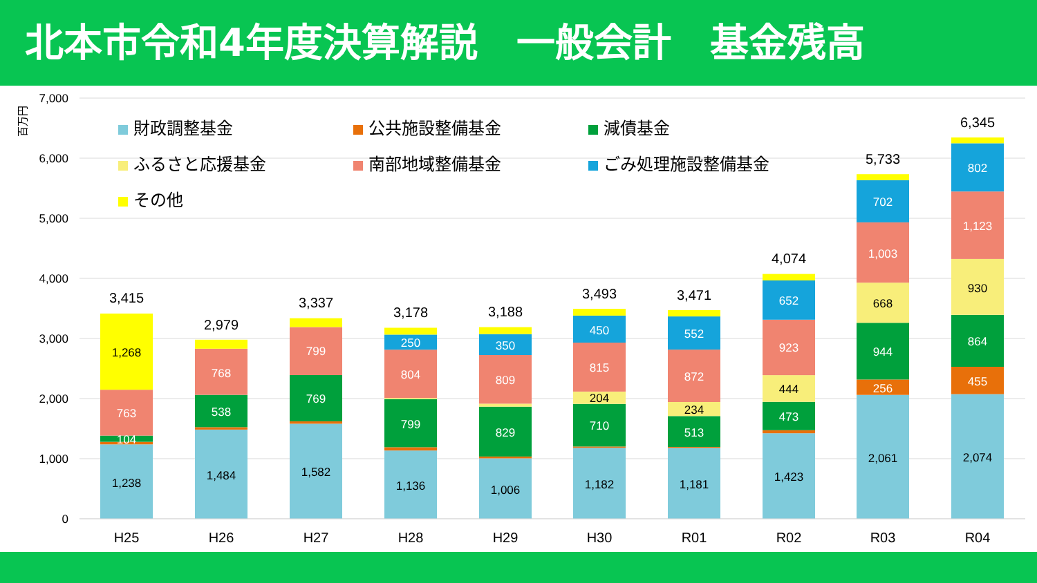北本市令和4年度決算解説　一般会計　基金残高
7,000
6,000
5,000
4,000
3,000
2,000
1,000
0
百万円
財政調整基金
公共施設整備基金
減債基金
ふるさと応援基金
南部地域整備基金
ごみ処理施設整備基金
その他
1,238
104
763
1,268
3,415
1,484
538
768
2,979
1,582
769
799
3,337
1,136
799
804
250
3,178
1,006
829
809
350
3,188
1,182
710
204
815
450
3,493
1,181
513
234
872
552
3,471
1,423
473
444
923
652
4,074
2,061
256
944
668
1,003
702
5,733
2,074
455
864
930
1,123
802
6,345
H25
H26
H27
H28
H29
H30
R01
R02
R03
R04